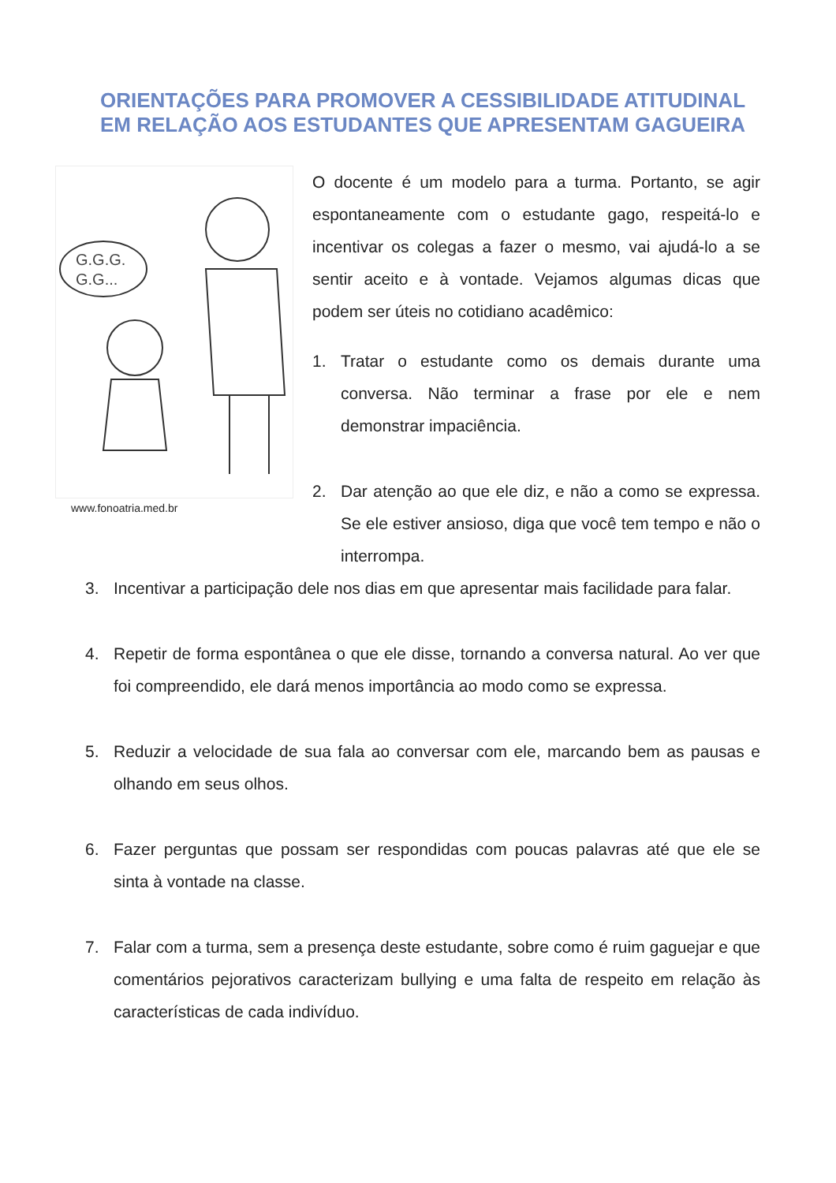ORIENTAÇÕES PARA PROMOVER A CESSIBILIDADE ATITUDINAL EM RELAÇÃO AOS ESTUDANTES QUE APRESENTAM GAGUEIRA
G.G.G.
G.G...
www.fonoatria.med.br
O docente é um modelo para a turma. Portanto, se agir espontaneamente com o estudante gago, respeitá-lo e incentivar os colegas a fazer o mesmo, vai ajudá-lo a se sentir aceito e à vontade. Vejamos algumas dicas que podem ser úteis no cotidiano acadêmico:
1. Tratar o estudante como os demais durante uma conversa. Não terminar a frase por ele e nem demonstrar impaciência.
2. Dar atenção ao que ele diz, e não a como se expressa. Se ele estiver ansioso, diga que você tem tempo e não o interrompa.
3. Incentivar a participação dele nos dias em que apresentar mais facilidade para falar.
4. Repetir de forma espontânea o que ele disse, tornando a conversa natural. Ao ver que foi compreendido, ele dará menos importância ao modo como se expressa.
5. Reduzir a velocidade de sua fala ao conversar com ele, marcando bem as pausas e olhando em seus olhos.
6. Fazer perguntas que possam ser respondidas com poucas palavras até que ele se sinta à vontade na classe.
7. Falar com a turma, sem a presença deste estudante, sobre como é ruim gaguejar e que comentários pejorativos caracterizam bullying e uma falta de respeito em relação às características de cada indivíduo.